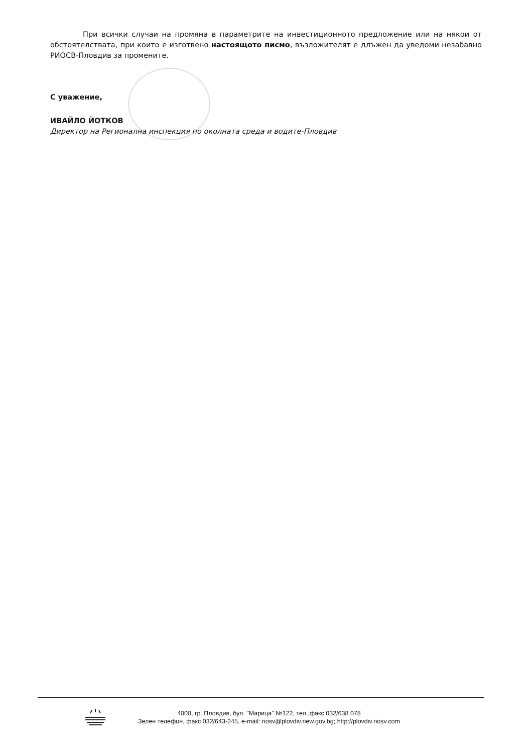При всички случаи на промяна в параметрите на инвестиционното предложение или на някои от обстоятелствата, при които е изготвено настоящото писмо, възложителят е длъжен да уведоми незабавно РИОСВ-Пловдив за промените.
С уважение,
ИВАЙЛО ЙОТКОВ
Директор на Регионална инспекция по околната среда и водите-Пловдив
4000, гр. Пловдив, бул. "Марица" №122, тел.,факс 032/638 078
Зелен телефон, факс 032/643-245, e-mail: riosv@plovdiv.riew.gov.bg; http://plovdiv.riosv.com